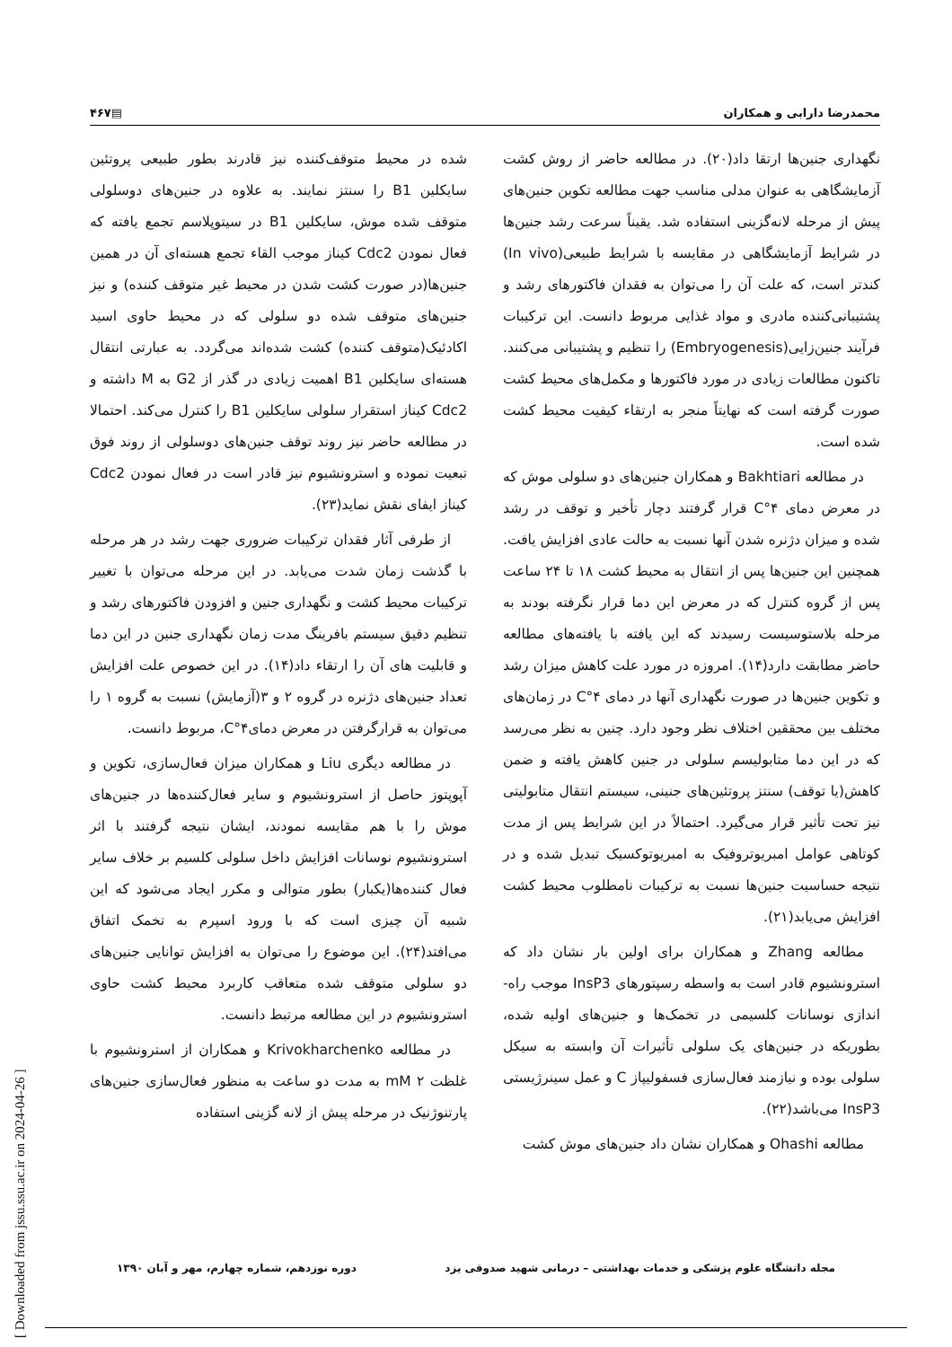محمدرضا دارابی و همکاران ▤۴۶۷
نگهداری جنین‌ها ارتقا داد(۲۰). در مطالعه حاضر از روش کشت آزمایشگاهی به عنوان مدلی مناسب جهت مطالعه تکوین جنین‌های پیش از مرحله لانه‌گزینی استفاده شد. یقیناً سرعت رشد جنین‌ها در شرایط آزمایشگاهی در مقایسه با شرایط طبیعی(In vivo) کندتر است، که علت آن را می‌توان به فقدان فاکتورهای رشد و پشتیبانی‌کننده مادری و مواد غذایی مربوط دانست. این ترکیبات فرآیند جنین‌زایی(Embryogenesis) را تنظیم و پشتیبانی می‌کنند. تاکنون مطالعات زیادی در مورد فاکتورها و مکمل‌های محیط کشت صورت گرفته است که نهایتاً منجر به ارتقاء کیفیت محیط کشت شده است.
در مطالعه Bakhtiari و همکاران جنین‌های دو سلولی موش که در معرض دمای ۴°C قرار گرفتند دچار تأخیر و توقف در رشد شده و میزان دژنره شدن آنها نسبت به حالت عادی افزایش یافت. همچنین این جنین‌ها پس از انتقال به محیط کشت ۱۸ تا ۲۴ ساعت پس از گروه کنترل که در معرض این دما قرار نگرفته بودند به مرحله بلاستوسیست رسیدند که این یافته با یافته‌های مطالعه حاضر مطابقت دارد(۱۴). امروزه در مورد علت کاهش میزان رشد و تکوین جنین‌ها در صورت نگهداری آنها در دمای ۴°C در زمان‌های مختلف بین محققین اختلاف نظر وجود دارد. چنین به نظر می‌رسد که در این دما متابولیسم سلولی در جنین کاهش یافته و ضمن کاهش(یا توقف) سنتز پروتئین‌های جنینی، سیستم انتقال متابولیتی نیز تحت تأثیر قرار می‌گیرد. احتمالاً در این شرایط پس از مدت کوتاهی عوامل امبریوتروفیک به امبریوتوکسیک تبدیل شده و در نتیجه حساسیت جنین‌ها نسبت به ترکیبات نامطلوب محیط کشت افزایش می‌یابد(۲۱).
مطالعه Zhang و همکاران برای اولین بار نشان داد که استرونشیوم قادر است به واسطه رسپتورهای InsP3 موجب راه-اندازی نوسانات کلسیمی در تخمک‌ها و جنین‌های اولیه شده، بطوریکه در جنین‌های یک سلولی تأثیرات آن وابسته به سیکل سلولی بوده و نیازمند فعال‌سازی فسفولیپاز C و عمل سینرژیستی InsP3 می‌باشد(۲۲).
مطالعه Ohashi و همکاران نشان داد جنین‌های موش کشت
شده در محیط متوقف‌کننده نیز قادرند بطور طبیعی پروتئین سایکلین B1 را سنتز نمایند. به علاوه در جنین‌های دوسلولی متوقف شده موش، سایکلین B1 در سیتوپلاسم تجمع یافته که فعال نمودن Cdc2 کیناز موجب القاء تجمع هسته‌ای آن در همین جنین‌ها(در صورت کشت شدن در محیط غیر متوقف کننده) و نیز جنین‌های متوقف شده دو سلولی که در محیط حاوی اسید اکادئیک(متوقف کننده) کشت شده‌اند می‌گردد. به عبارتی انتقال هسته‌ای سایکلین B1 اهمیت زیادی در گذر از G2 به M داشته و Cdc2 کیناز استقرار سلولی سایکلین B1 را کنترل می‌کند. احتمالا در مطالعه حاضر نیز روند توقف جنین‌های دوسلولی از روند فوق تبعیت نموده و استرونشیوم نیز قادر است در فعال نمودن Cdc2 کیناز ایفای نقش نماید(۲۳).
از طرفی آثار فقدان ترکیبات ضروری جهت رشد در هر مرحله با گذشت زمان شدت می‌یابد. در این مرحله می‌توان با تغییر ترکیبات محیط کشت و نگهداری جنین و افزودن فاکتورهای رشد و تنظیم دقیق سیستم بافرینگ مدت زمان نگهداری جنین در این دما و قابلیت های آن را ارتقاء داد(۱۴). در این خصوص علت افزایش تعداد جنین‌های دژنره در گروه ۲ و ۳(آزمایش) نسبت به گروه ۱ را می‌توان به قرارگرفتن در معرض دمای۴°C، مربوط دانست.
در مطالعه دیگری Liu و همکاران میزان فعال‌سازی، تکوین و آپوپتوز حاصل از استرونشیوم و سایر فعال‌کننده‌ها در جنین‌های موش را با هم مقایسه نمودند، ایشان نتیجه گرفتند با اثر استرونشیوم نوسانات افزایش داخل سلولی کلسیم بر خلاف سایر فعال کننده‌ها(یکبار) بطور متوالی و مکرر ایجاد می‌شود که این شبیه آن چیزی است که با ورود اسپرم به تخمک اتفاق می‌افتد(۲۴). این موضوع را می‌توان به افزایش توانایی جنین‌های دو سلولی متوقف شده متعاقب کاربرد محیط کشت حاوی استرونشیوم در این مطالعه مرتبط دانست.
در مطالعه Krivokharchenko و همکاران از استرونشیوم با غلظت ۲ mM به مدت دو ساعت به منظور فعال‌سازی جنین‌های پارتنوژنیک در مرحله پیش از لانه گزینی استفاده
مجله دانشگاه علوم پزشکی و خدمات بهداشتی – درمانی شهید صدوقی یزد دوره نوزدهم، شماره چهارم، مهر و آبان ۱۳۹۰
[ Downloaded from jssu.ssu.ac.ir on 2024-04-26 ]